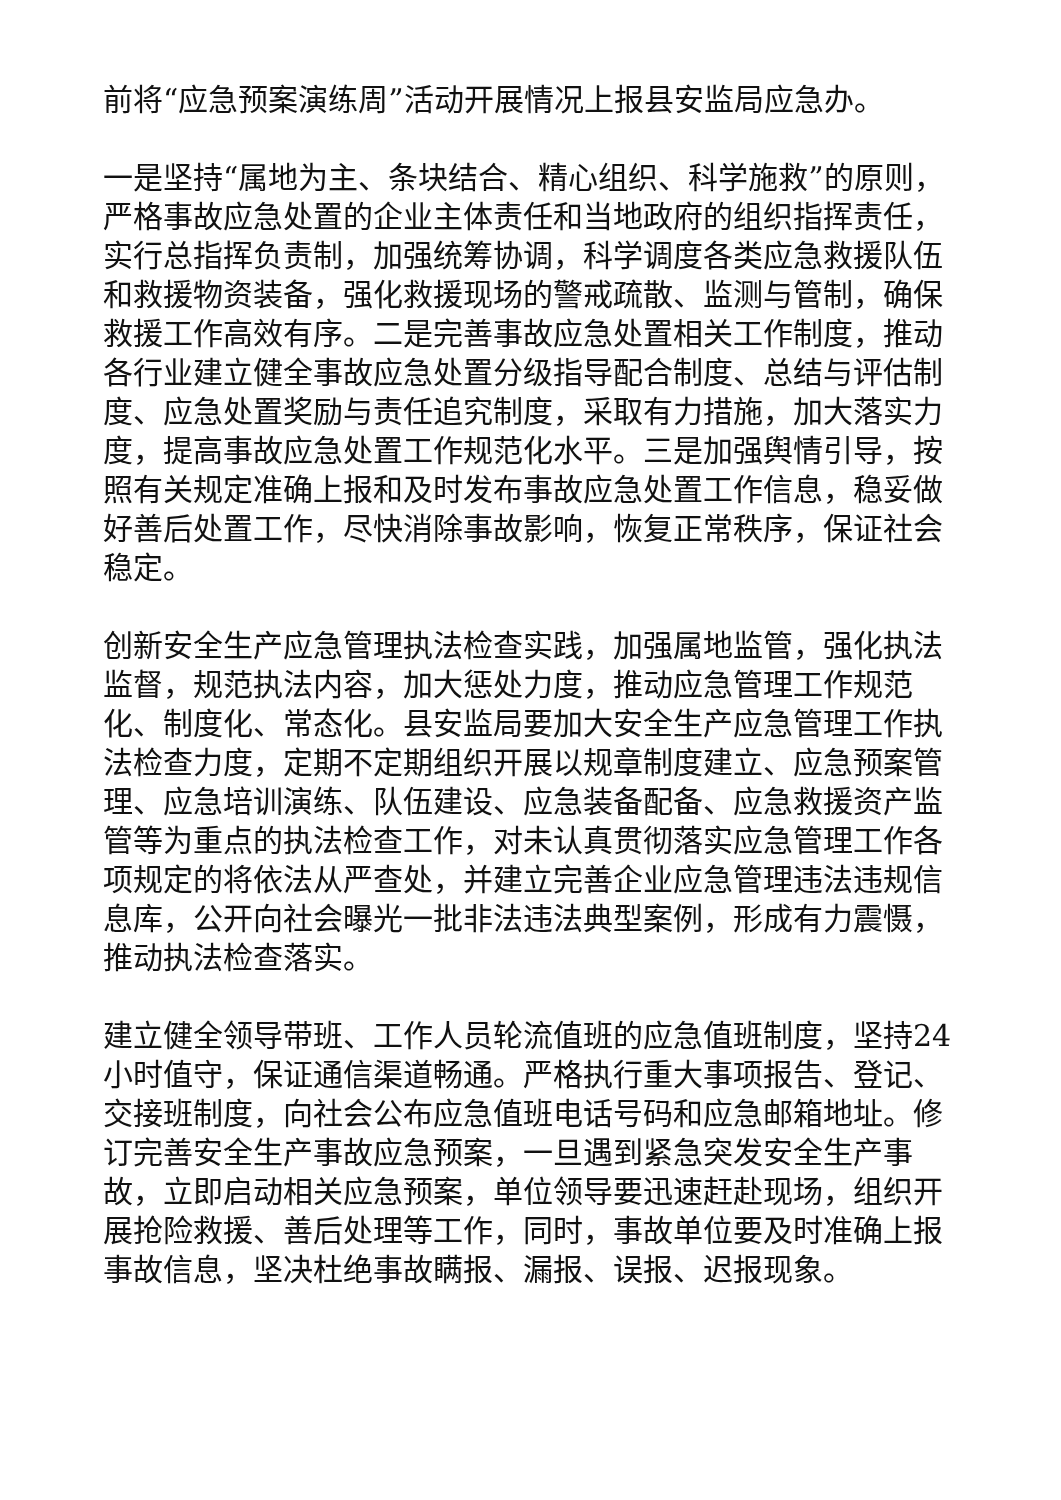前将“应急预案演练周”活动开展情况上报县安监局应急办。
一是坚持“属地为主、条块结合、精心组织、科学施救”的原则，严格事故应急处置的企业主体责任和当地政府的组织指挥责任，实行总指挥负责制，加强统筹协调，科学调度各类应急救援队伍和救援物资装备，强化救援现场的警戒疏散、监测与管制，确保救援工作高效有序。二是完善事故应急处置相关工作制度，推动各行业建立健全事故应急处置分级指导配合制度、总结与评估制度、应急处置奖励与责任追究制度，采取有力措施，加大落实力度，提高事故应急处置工作规范化水平。三是加强舆情引导，按照有关规定准确上报和及时发布事故应急处置工作信息，稳妥做好善后处置工作，尽快消除事故影响，恢复正常秩序，保证社会稳定。
创新安全生产应急管理执法检查实践，加强属地监管，强化执法监督，规范执法内容，加大惩处力度，推动应急管理工作规范化、制度化、常态化。县安监局要加大安全生产应急管理工作执法检查力度，定期不定期组织开展以规章制度建立、应急预案管理、应急培训演练、队伍建设、应急装备配备、应急救援资产监管等为重点的执法检查工作，对未认真贯彻落实应急管理工作各项规定的将依法从严查处，并建立完善企业应急管理违法违规信息库，公开向社会曝光一批非法违法典型案例，形成有力震慑，推动执法检查落实。
建立健全领导带班、工作人员轮流值班的应急值班制度，坚持24小时值守，保证通信渠道畅通。严格执行重大事项报告、登记、交接班制度，向社会公布应急值班电话号码和应急邮箱地址。修订完善安全生产事故应急预案，一旦遇到紧急突发安全生产事故，立即启动相关应急预案，单位领导要迅速赶赴现场，组织开展抢险救援、善后处理等工作，同时，事故单位要及时准确上报事故信息，坚决杜绝事故瞒报、漏报、误报、迟报现象。